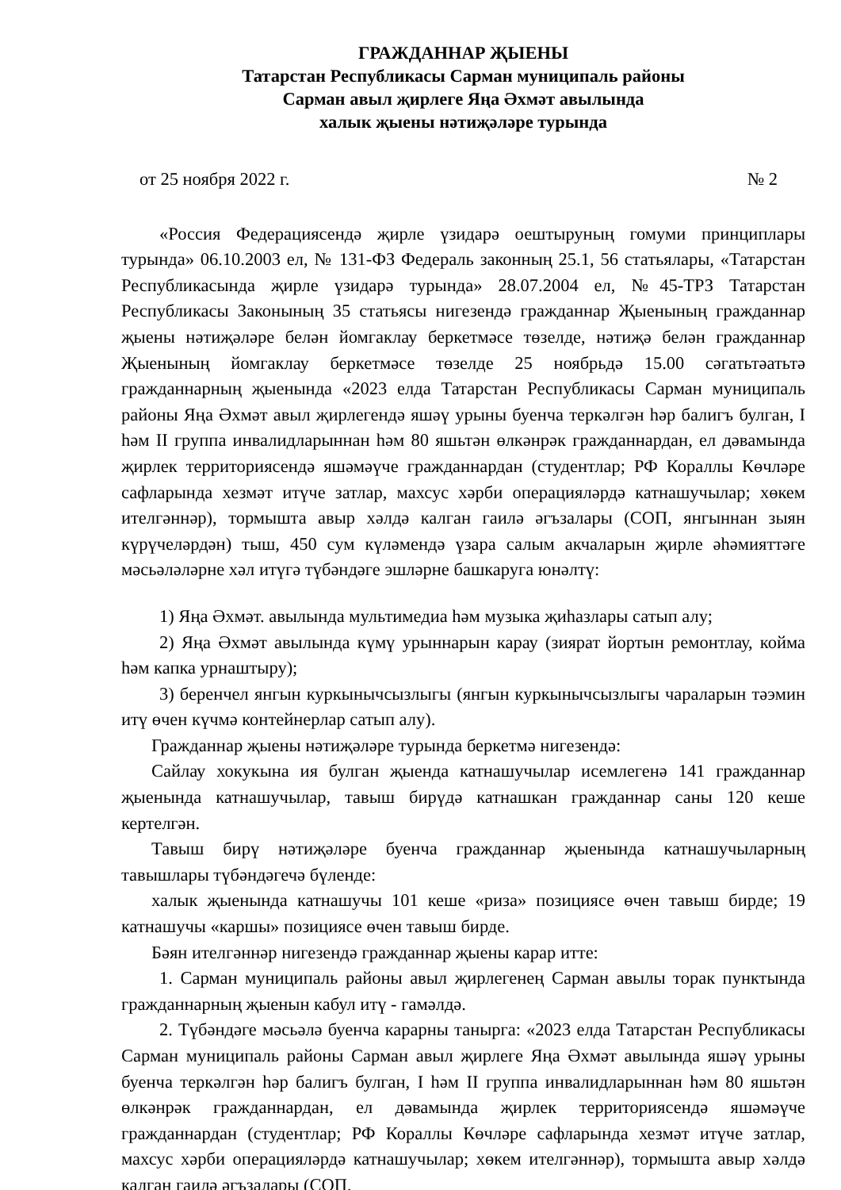ГРАЖДАННАР ҖЫЕНЫ
Татарстан Республикасы Сарман муниципаль районы
Сарман авыл җирлеге Яңа Әхмәт авылында
халык җыены нәтиҗәләре турында
от 25 ноября 2022 г. № 2
«Россия Федерациясендә җирле үзидарә оештыруның гомуми принциплары турында» 06.10.2003 ел, № 131-ФЗ Федераль законның 25.1, 56 статьялары, «Татарстан Республикасында җирле үзидарә турында» 28.07.2004 ел, №45-ТРЗ Татарстан Республикасы Законының 35 статьясы нигезендә гражданнар Җыенының гражданнар җыены нәтиҗәләре белән йомгаклау беркетмәсе төзелде, нәтиҗә белән гражданнар Җыенының йомгаклау беркетмәсе төзелде 25 ноябрьдә 15.00 сәгатьтәатьтә гражданнарның җыенында «2023 елда Татарстан Республикасы Сарман муниципаль районы Яңа Әхмәт авыл җирлегендә яшәү урыны буенча теркәлгән һәр балигъ булган, I һәм II группа инвалидларыннан һәм 80 яшьтән өлкәнрәк гражданнардан, ел дәвамында җирлек территориясендә яшәмәүче гражданнардан (студентлар; РФ Кораллы Көчләре сафларында хезмәт итүче затлар, махсус хәрби операцияләрдә катнашучылар; хөкем ителгәннәр), тормышта авыр хәлдә калган гаилә әгъзалары (СОП, янгыннан зыян күрүчеләрдән) тыш, 450 сум күләмендә үзара салым акчаларын җирле әһәмияттәге мәсьәләләрне хәл итүгә түбәндәге эшләрне башкаруга юнәлтү:
1) Яңа Әхмәт. авылында мультимедиа һәм музыка җиһазлары сатып алу;
2) Яңа Әхмәт авылында күмү урыннарын карау (зиярат йортын ремонтлау, койма һәм капка урнаштыру);
3) беренчел янгын куркынычсызлыгы (янгын куркынычсызлыгы чараларын тәэмин итү өчен күчмә контейнерлар сатып алу).
Гражданнар җыены нәтиҗәләре турында беркетмә нигезендә:
Сайлау хокукына ия булган җыенда катнашучылар исемлегенә 141 гражданнар җыенында катнашучылар, тавыш бирүдә катнашкан гражданнар саны 120 кеше кертелгән.
Тавыш бирү нәтиҗәләре буенча гражданнар җыенында катнашучыларның тавышлары түбәндәгечә бүленде:
халык җыенында катнашучы 101 кеше «риза» позициясе өчен тавыш бирде; 19 катнашучы «каршы» позициясе өчен тавыш бирде.
Бәян ителгәннәр нигезендә гражданнар җыены карар итте:
1. Сарман муниципаль районы авыл җирлегенең Сарман авылы торак пунктында гражданнарның җыенын кабул итү - гамәлдә.
2. Түбәндәге мәсьәлә буенча карарны таныргa: «2023 елда Татарстан Республикасы Сарман муниципаль районы Сарман авыл җирлеге Яңа Әхмәт авылында яшәү урыны буенча теркәлгән һәр балигъ булган, I һәм II группа инвалидларыннан һәм 80 яшьтән өлкәнрәк гражданнардан, ел дәвамында җирлек территориясендә яшәмәүче гражданнардан (студентлар; РФ Кораллы Көчләре сафларында хезмәт итүче затлар, махсус хәрби операцияләрдә катнашучылар; хөкем ителгәннәр), тормышта авыр хәлдә калган гаилә әгъзалары (СОП,